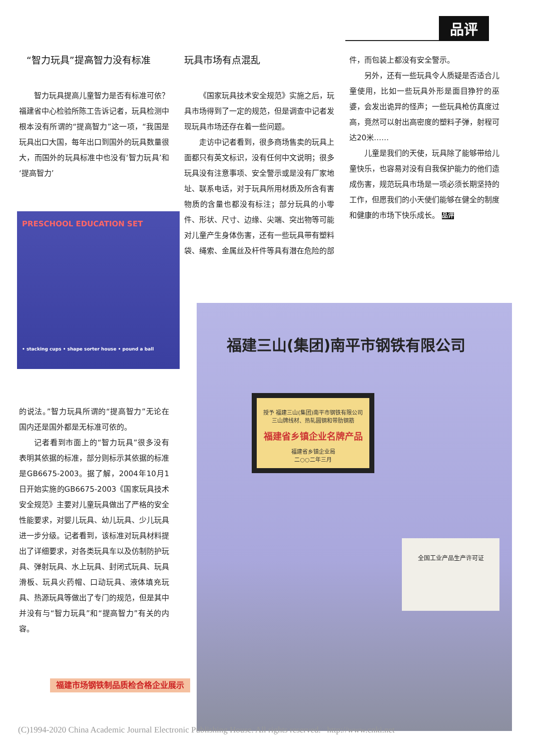品评
“智力玩具”提高智力没有标准
智力玩具提高儿童智力是否有标准可依？福建省中心检验所陈工告诉记者，玩具检测中根本没有所谓的“提高智力”这一项，“我国是玩具出口大国，每年出口到国外的玩具数量很大，而国外的玩具标准中也没有‘智力玩具’和‘提高智力’
PRESCHOOL EDUCATION SET
• stacking cups • shape sorter house • pound a ball
的说法。”智力玩具所谓的“提高智力”无论在国内还是国外都是无标准可依的。
记者看到市面上的“智力玩具”很多没有表明其依据的标准，部分则标示其依据的标准是GB6675-2003。据了解，2004年10月1日开始实施的GB6675-2003《国家玩具技术安全规范》主要对儿童玩具做出了严格的安全性能要求，对婴儿玩具、幼儿玩具、少儿玩具进一步分级。记者看到，该标准对玩具材料提出了详细要求，对各类玩具车以及仿制防护玩具、弹射玩具、水上玩具、封闭式玩具、玩具滑板、玩具火药帽、口动玩具、液体填充玩具、热源玩具等做出了专门的规范，但是其中并没有与“智力玩具”和“提高智力”有关的内容。
玩具市场有点混乱
《国家玩具技术安全规范》实施之后，玩具市场得到了一定的规范，但是调查中记者发现玩具市场还存在着一些问题。
走访中记者看到，很多商场售卖的玩具上面都只有英文标识，没有任何中文说明；很多玩具没有注意事项、安全警示或是没有厂家地址、联系电话，对于玩具所用材质及所含有害物质的含量也都没有标注；部分玩具的小零件、形状、尺寸、边缘、尖端、突出物等可能对儿童产生身体伤害，还有一些玩具带有塑料袋、绳索、金属丝及杆件等具有潜在危险的部
件，而包装上都没有安全警示。
另外，还有一些玩具令人质疑是否适合儿童使用，比如一些玩具外形是面目狰狞的巫婆，会发出诡异的怪声；一些玩具枪仿真度过高，竟然可以射出高密度的塑料子弹，射程可达20米……
儿童是我们的天使，玩具除了能够带给儿童快乐，也容易对没有自我保护能力的他们造成伤害，规范玩具市场是一项必须长期坚持的工作，但愿我们的小天使们能够在健全的制度和健康的市场下快乐成长。 品评
福建三山(集团)南平市钢铁有限公司
授予 福建三山(集团)南平市钢铁有限公司
三山牌线材、热轧圆钢和带肋钢筋
福建省乡镇企业名牌产品
福建省乡镇企业局
二○○二年三月
全国工业产品生产许可证
福建市场钢铁制品质检合格企业展示
(C)1994-2020 China Academic Journal Electronic Publishing House. All rights reserved. http://www.cnki.net